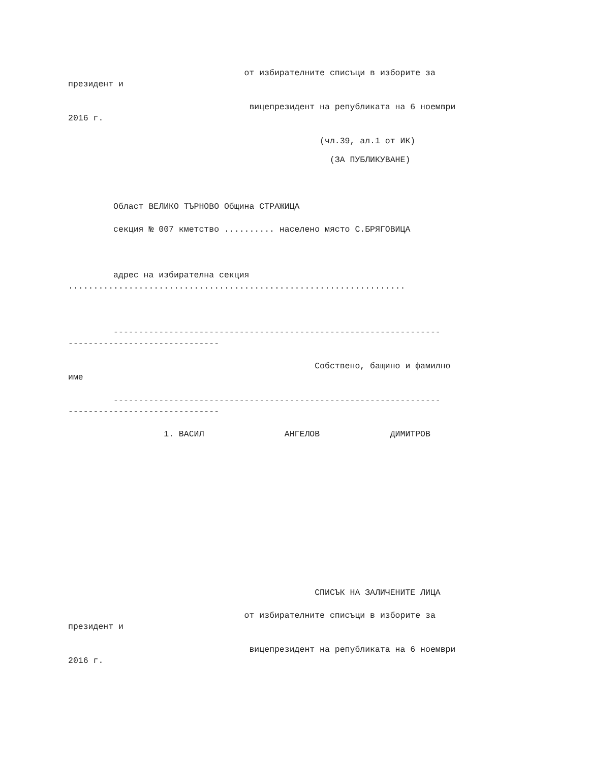от избирателните списъци в изборите за
президент и
вицепрезидент на републиката на 6 ноември
2016 г.
(чл.39, ал.1 от ИК)
(ЗА ПУБЛИКУВАНЕ)
Област ВЕЛИКО ТЪРНОВО Община СТРАЖИЦА
секция № 007 кметство .......... населено място С.БРЯГОВИЦА
адрес на избирателна секция
...................................................................
-----------------------------------------------------------------
------------------------------
Собствено, бащино и фамилно
име
-----------------------------------------------------------------
------------------------------
1. ВАСИЛ АНГЕЛОВ ДИМИТРОВ
СПИСЪК НА ЗАЛИЧЕНИТЕ ЛИЦА
от избирателните списъци в изборите за
президент и
вицепрезидент на републиката на 6 ноември
2016 г.